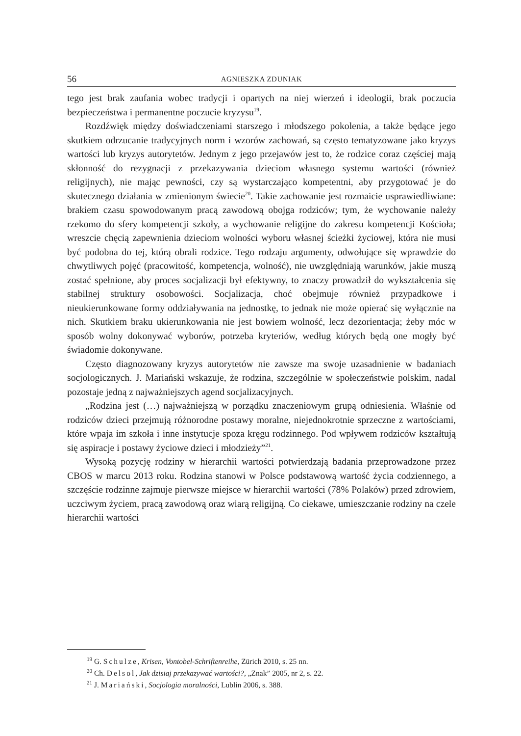56 AGNIESZKA ZDUNIAK
tego jest brak zaufania wobec tradycji i opartych na niej wierzeń i ideologii, brak poczucia bezpieczeństwa i permanentne poczucie kryzysu<sup>19</sup>.
Rozdźwięk między doświadczeniami starszego i młodszego pokolenia, a także będące jego skutkiem odrzucanie tradycyjnych norm i wzorów zachowań, są często tematyzowane jako kryzys wartości lub kryzys autorytetów. Jednym z jego przejawów jest to, że rodzice coraz częściej mają skłonność do rezygnacji z przekazywania dzieciom własnego systemu wartości (również religijnych), nie mając pewności, czy są wystarczająco kompetentni, aby przygotować je do skutecznego działania w zmienionym świecie<sup>20</sup>. Takie zachowanie jest rozmaicie usprawiedliwiane: brakiem czasu spowodowanym pracą zawodową obojga rodziców; tym, że wychowanie należy rzekomo do sfery kompetencji szkoły, a wychowanie religijne do zakresu kompetencji Kościoła; wreszcie chęcią zapewnienia dzieciom wolności wyboru własnej ścieżki życiowej, która nie musi być podobna do tej, którą obrali rodzice. Tego rodzaju argumenty, odwołujące się wprawdzie do chwytliwych pojęć (pracowitość, kompetencja, wolność), nie uwzględniają warunków, jakie muszą zostać spełnione, aby proces socjalizacji był efektywny, to znaczy prowadził do wykształcenia się stabilnej struktury osobowości. Socjalizacja, choć obejmuje również przypadkowe i nieukierunkowane formy oddziaływania na jednostkę, to jednak nie może opierać się wyłącznie na nich. Skutkiem braku ukierunkowania nie jest bowiem wolność, lecz dezorientacja; żeby móc w sposób wolny dokonywać wyborów, potrzeba kryteriów, według których będą one mogły być świadomie dokonywane.
Często diagnozowany kryzys autorytetów nie zawsze ma swoje uzasadnienie w badaniach socjologicznych. J. Mariański wskazuje, że rodzina, szczególnie w społeczeństwie polskim, nadal pozostaje jedną z najważniejszych agend socjalizacyjnych.
„Rodzina jest (…) najważniejszą w porządku znaczeniowym grupą odniesienia. Właśnie od rodziców dzieci przejmują różnorodne postawy moralne, niejednokrotnie sprzeczne z wartościami, które wpaja im szkoła i inne instytucje spoza kręgu rodzinnego. Pod wpływem rodziców kształtują się aspiracje i postawy życiowe dzieci i młodzieży”<sup>21</sup>.
Wysoką pozycję rodziny w hierarchii wartości potwierdzają badania przeprowadzone przez CBOS w marcu 2013 roku. Rodzina stanowi w Polsce podstawową wartość życia codziennego, a szczęście rodzinne zajmuje pierwsze miejsce w hierarchii wartości (78% Polaków) przed zdrowiem, uczciwym życiem, pracą zawodową oraz wiarą religijną. Co ciekawe, umieszczanie rodziny na czele hierarchii wartości
<sup>19</sup> G. Schulze, Krisen, Vontobel-Schriftenreihe, Zürich 2010, s. 25 nn.
<sup>20</sup> Ch. Delsol, Jak dzisiaj przekazywać wartości?, „Znak” 2005, nr 2, s. 22.
<sup>21</sup> J. Mariański, Socjologia moralności, Lublin 2006, s. 388.